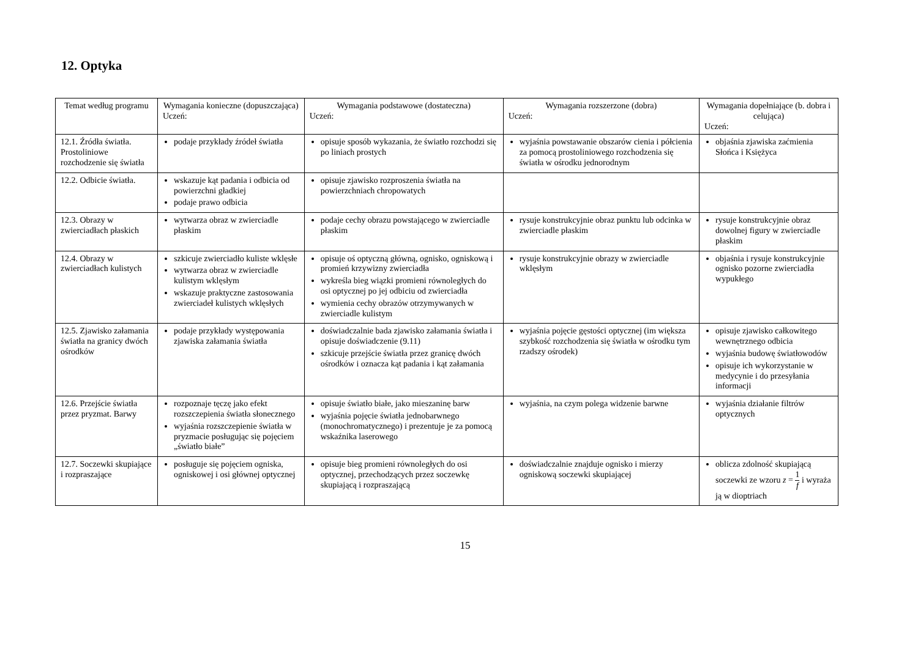12. Optyka
| Temat według programu | Wymagania konieczne (dopuszczająca) Uczeń: | Wymagania podstawowe (dostateczna) Uczeń: | Wymagania rozszerzone (dobra) Uczeń: | Wymagania dopełniające (b. dobra i celująca) Uczeń: |
| --- | --- | --- | --- | --- |
| 12.1. Źródła światła. Prostoliniowe rozchodzenie się światła | podaje przykłady źródeł światła | opisuje sposób wykazania, że światło rozchodzi się po liniach prostych | wyjaśnia powstawanie obszarów cienia i półcienia za pomocą prostoliniowego rozchodzenia się światła w ośrodku jednorodnym | objaśnia zjawiska zaćmienia Słońca i Księżyca |
| 12.2. Odbicie światła. | wskazuje kąt padania i odbicia od powierzchni gładkiej podaje prawo odbicia | opisuje zjawisko rozproszenia światła na powierzchniach chropowatych | | |
| 12.3. Obrazy w zwierciadłach płaskich | wytwarza obraz w zwierciadle płaskim | podaje cechy obrazu powstającego w zwierciadle płaskim | rysuje konstrukcyjnie obraz punktu lub odcinka w zwierciadle płaskim | rysuje konstrukcyjnie obraz dowolnej figury w zwierciadle płaskim |
| 12.4. Obrazy w zwierciadłach kulistych | szkicuje zwierciadło kuliste wklęsłe wytwarza obraz w zwierciadle kulistym wklęsłym wskazuje praktyczne zastosowania zwierciadeł kulistych wklęsłych | opisuje oś optyczną główną, ognisko, ogniskową i promień krzywizny zwierciadła wykreśla bieg wiązki promieni równoległych do osi optycznej po jej odbiciu od zwierciadła wymienia cechy obrazów otrzymywanych w zwierciadle kulistym | rysuje konstrukcyjnie obrazy w zwierciadle wklęsłym | objaśnia i rysuje konstrukcyjnie ognisko pozorne zwierciadła wypukłego |
| 12.5. Zjawisko załamania światła na granicy dwóch ośrodków | podaje przykłady występowania zjawiska załamania światła | doświadczalnie bada zjawisko załamania światła i opisuje doświadczenie (9.11) szkicuje przejście światła przez granicę dwóch ośrodków i oznacza kąt padania i kąt załamania | wyjaśnia pojęcie gęstości optycznej (im większa szybkość rozchodzenia się światła w ośrodku tym rzadszy ośrodek) | opisuje zjawisko całkowitego wewnętrznego odbicia wyjaśnia budowę światłowodów opisuje ich wykorzystanie w medycynie i do przesyłania informacji |
| 12.6. Przejście światła przez pryzmat. Barwy | rozpoznaje tęczę jako efekt rozszczepienia światła słonecznego wyjaśnia rozszczepienie światła w pryzmacie posługując się pojęciem „światło białe” | opisuje światło białe, jako mieszaninę barw wyjaśnia pojęcie światła jednobarwnego (monochromatycznego) i prezentuje je za pomocą wskaźnika laserowego | wyjaśnia, na czym polega widzenie barwne | wyjaśnia działanie filtrów optycznych |
| 12.7. Soczewki skupiające i rozpraszające | posługuje się pojęciem ogniska, ogniskowej i osi głównej optycznej | opisuje bieg promieni równoległych do osi optycznej, przechodzących przez soczewkę skupiającą i rozpraszającą | doświadczalnie znajduje ognisko i mierzy ogniskową soczewki skupiającej | oblicza zdolność skupiającą soczewki ze wzoru z = 1 f i wyraża ją w dioptriach |
15